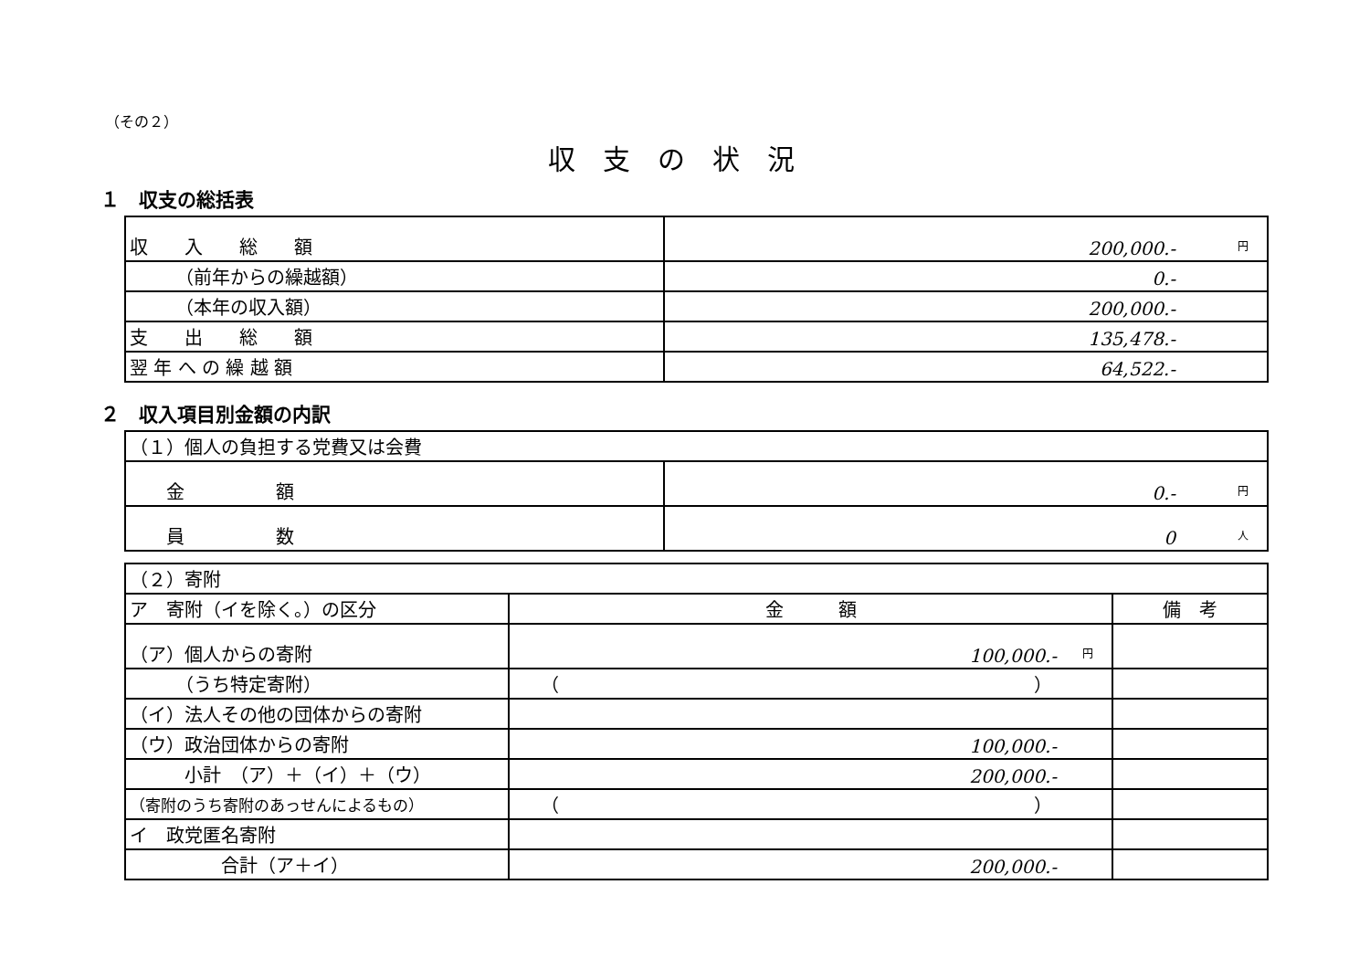（その２）
収支の状況
１　収支の総括表
| 収 入 総 額 | 円 200,000.- |
| （前年からの繰越額） | 0.- |
| （本年の収入額） | 200,000.- |
| 支 出 総 額 | 135,478.- |
| 翌 年 へ の 繰 越 額 | 64,522.- |
２　収入項目別金額の内訳
| （１）個人の負担する党費又は会費 | |
| 金 額 | 円 0.- |
| 員 数 | 人 0 |
| （２）寄附 | | |
| ア 寄附（イを除く。）の区分 | 金 額 | 備 考 |
| （ア）個人からの寄附 | 円 100,000.- | |
| （うち特定寄附） | （ ） | |
| （イ）法人その他の団体からの寄附 | | |
| （ウ）政治団体からの寄附 | 100,000.- | |
| 小計 （ア）＋（イ）＋（ウ） | 200,000.- | |
| （寄附のうち寄附のあっせんによるもの） | （ ） | |
| イ 政党匿名寄附 | | |
| 合計（ア＋イ） | 200,000.- | |